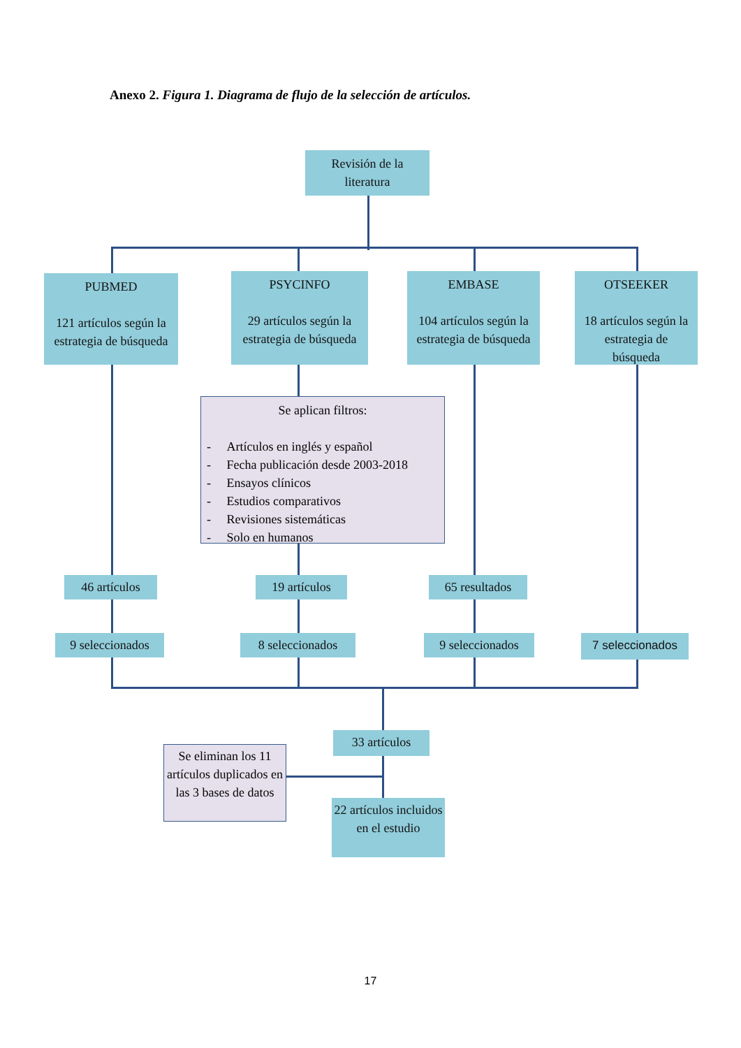Anexo 2. Figura 1. Diagrama de flujo de la selección de artículos.
Revisión de la
literatura
PUBMED
121 artículos según la estrategia de búsqueda
PSYCINFO
29 artículos según la estrategia de búsqueda
EMBASE
104 artículos según la estrategia de búsqueda
OTSEEKER
18 artículos según la estrategia de búsqueda
Se aplican filtros:
- Artículos en inglés y español
- Fecha publicación desde 2003-2018
- Ensayos clínicos
- Estudios comparativos
- Revisiones sistemáticas
- Solo en humanos
46 artículos 19 artículos 65 resultados
9 seleccionados
8 seleccionados
9 seleccionados
7 seleccionados
33 artículos
Se eliminan los 11 artículos duplicados en las 3 bases de datos
22 artículos incluidos en el estudio
17